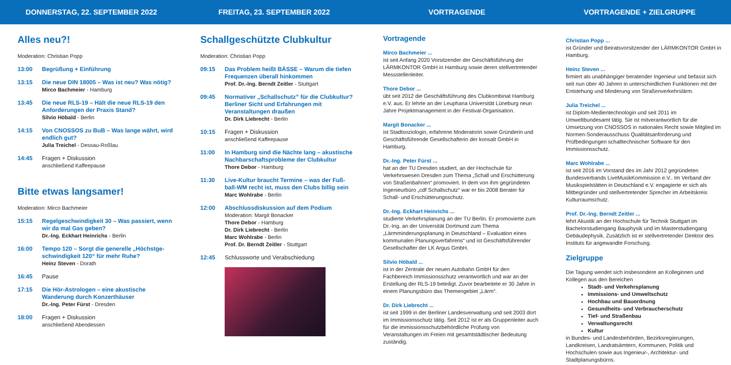DONNERSTAG, 22. SEPTEMBER 2022 FREITAG, 23. SEPTEMBER 2022 VORTRAGENDE VORTRAGENDE + ZIELGRUPPE
Alles neu?!
Moderation: Christian Popp
13:00 Begrüßung + Einführung
13:15 Die neue DIN 18005 – Was ist neu? Was nötig?
Mirco Bachmeier - Hamburg
13:45 Die neue RLS-19 – Hält die neue RLS-19 den Anforderungen der Praxis Stand?
Silvio Höbald - Berlin
14:15 Von CNOSSOS zu BuB – Was lange währt, wird endlich gut?
Julia Treichel - Dessau-Roßlau
14:45 Fragen + Diskussion
anschließend Kaffeepause
Bitte etwas langsamer!
Moderation: Mirco Bachmeier
15:15 Regelgeschwindigkeit 30 – Was passiert, wenn wir da mal Gas geben?
Dr.-Ing. Eckhart Heinrichs - Berlin
16:00 Tempo 120 – Sorgt die generelle „Höchstge-schwindigkeit 120“ für mehr Ruhe?
Heinz Steven - Dorath
16:45 Pause
17:15 Die Hör-Astrologen – eine akustische Wanderung durch Konzerthäuser
Dr.-Ing. Peter Fürst - Dresden
18:00 Fragen + Diskussion
anschließend Abendessen
Schallgeschützte Clubkultur
Moderation: Christian Popp
09:15 Das Problem heißt BÄSSE – Warum die tiefen Frequenzen überall hinkommen
Prof. Dr.-Ing. Berndt Zeitler - Stuttgart
09:45 Normativer „Schallschutz” für die Clubkultur? Berliner Sicht und Erfahrungen mit Veranstaltungen draußen
Dr. Dirk Liebrecht - Berlin
10:15 Fragen + Diskussion
anschließend Kaffeepause
11:00 In Hamburg sind die Nächte lang – akustische Nachbarschaftsprobleme der Clubkultur
Thore Debor - Hamburg
11:30 Live-Kultur braucht Termine – was der Fuß-ball-WM recht ist, muss den Clubs billig sein
Marc Wohlrabe - Berlin
12:00 Abschlussdiskussion auf dem Podium
Moderation: Margit Bonacker
Thore Debor - Hamburg
Dr. Dirk Liebrecht - Berlin
Marc Wohlrabe - Berlin
Prof. Dr. Berndt Zeitler - Stuttgart
12:45 Schlussworte und Verabschiedung
Vortragende
Mirco Bachmeier ...
ist seit Anfang 2020 Vorsitzender der Geschäftsführung der LÄRMKONTOR GmbH in Hamburg sowie deren stellvertretender Messstellenleiter.
Thore Debor ...
übt seit 2012 die Geschäftsführung des Clubkombinat Hamburg e.V. aus. Er lehrte an der Leuphana Universität Lüneburg neun Jahre Projektmanagement in der Festival-Organisation.
Margit Bonacker ...
ist Stadtsoziologin, erfahrene Moderatorin sowie Gründerin und Geschäftsführende Gesellschafterin der konsalt GmbH in Hamburg.
Dr.-Ing. Peter Fürst ...
hat an der TU Dresden studiert, an der Hochschule für Verkehrswesen Dresden zum Thema „Schall und Erschütterung von Straßenbahnen“ promoviert. In dem von ihm gegründeten Ingenieurbüro „cdf Schallschutz“ war er bis 2008 Berater für Schall- und Erschütterungsschutz.
Dr.-Ing. Eckhart Heinrichs ...
studierte Verkehrsplanung an der TU Berlin. Er promovierte zum Dr.-Ing. an der Universität Dortmund zum Thema „Lärmminderungsplanung in Deutschland – Evaluation eines kommunalen Planungsverfahrens“ und ist Geschäftsführender Gesellschafter der LK Argus GmbH.
Silvio Höbald ...
ist in der Zentrale der neuen Autobahn GmbH für den Fachbereich Immissionsschutz verantwortlich und war an der Erstellung der RLS-19 beteiligt. Zuvor bearbeitete er 30 Jahre in einem Planungsbüro das Themengebiet „Lärm“.
Dr. Dirk Liebrecht ...
ist seit 1999 in der Berliner Landesverwaltung und seit 2003 dort im Immissionsschutz tätig. Seit 2012 ist er als Gruppenleiter auch für die immissionsschutzbehördliche Prüfung von Veranstaltungen im Freien mit gesamtstädtischer Bedeutung zuständig.
Christian Popp ...
ist Gründer und Beiratsvorsitzender der LÄRMKONTOR GmbH in Hamburg.
Heinz Steven ...
firmiert als unabhängiger beratender Ingenieur und befasst sich seit nun über 40 Jahren in unterschiedlichen Funktionen mit der Entstehung und Minderung von Straßenverkehrslärm.
Julia Treichel ...
ist Diplom-Medientechnologin und seit 2011 im Umweltbundesamt tätig. Sie ist mitverantwortlich für die Umsetzung von CNOSSOS in nationales Recht sowie Mitglied im Normen-Sonderausschuss Qualitätsanforderung und Prüfbedingungen schalltechnischer Software für den Immissionsschutz.
Marc Wohlrabe ...
ist seit 2016 im Vorstand des im Jahr 2012 gegründeten Bundesverbands LiveMusikKommission e.V.. Im Verband der Musikspielstätten in Deutschland e.V. engagierte er sich als Mitbegründer und stellvertretender Sprecher im Arbeitskreis Kulturraumschutz.
Prof. Dr.-Ing. Berndt Zeitler ...
lehrt Akustik an der Hochschule für Technik Stuttgart im Bachelorstudiengang Bauphysik und im Masterstudiengang Gebäudephysik. Zusätzlich ist er stellvertretender Direktor des Instituts für angewandte Forschung.
Zielgruppe
Die Tagung wendet sich insbesondere an Kolleginnen und Kollegen aus den Bereichen
Stadt- und Verkehrsplanung
Immissions- und Umweltschutz
Hochbau und Bauordnung
Gesundheits- und Verbraucherschutz
Tief- und Straßenbau
Verwaltungsrecht
Kultur
in Bundes- und Landesbehörden, Bezirksregierungen, Landkreisen, Landratsämtern, Kommunen, Politik und Hochschulen sowie aus Ingenieur-, Architektur- und Stadtplanungsbüros.